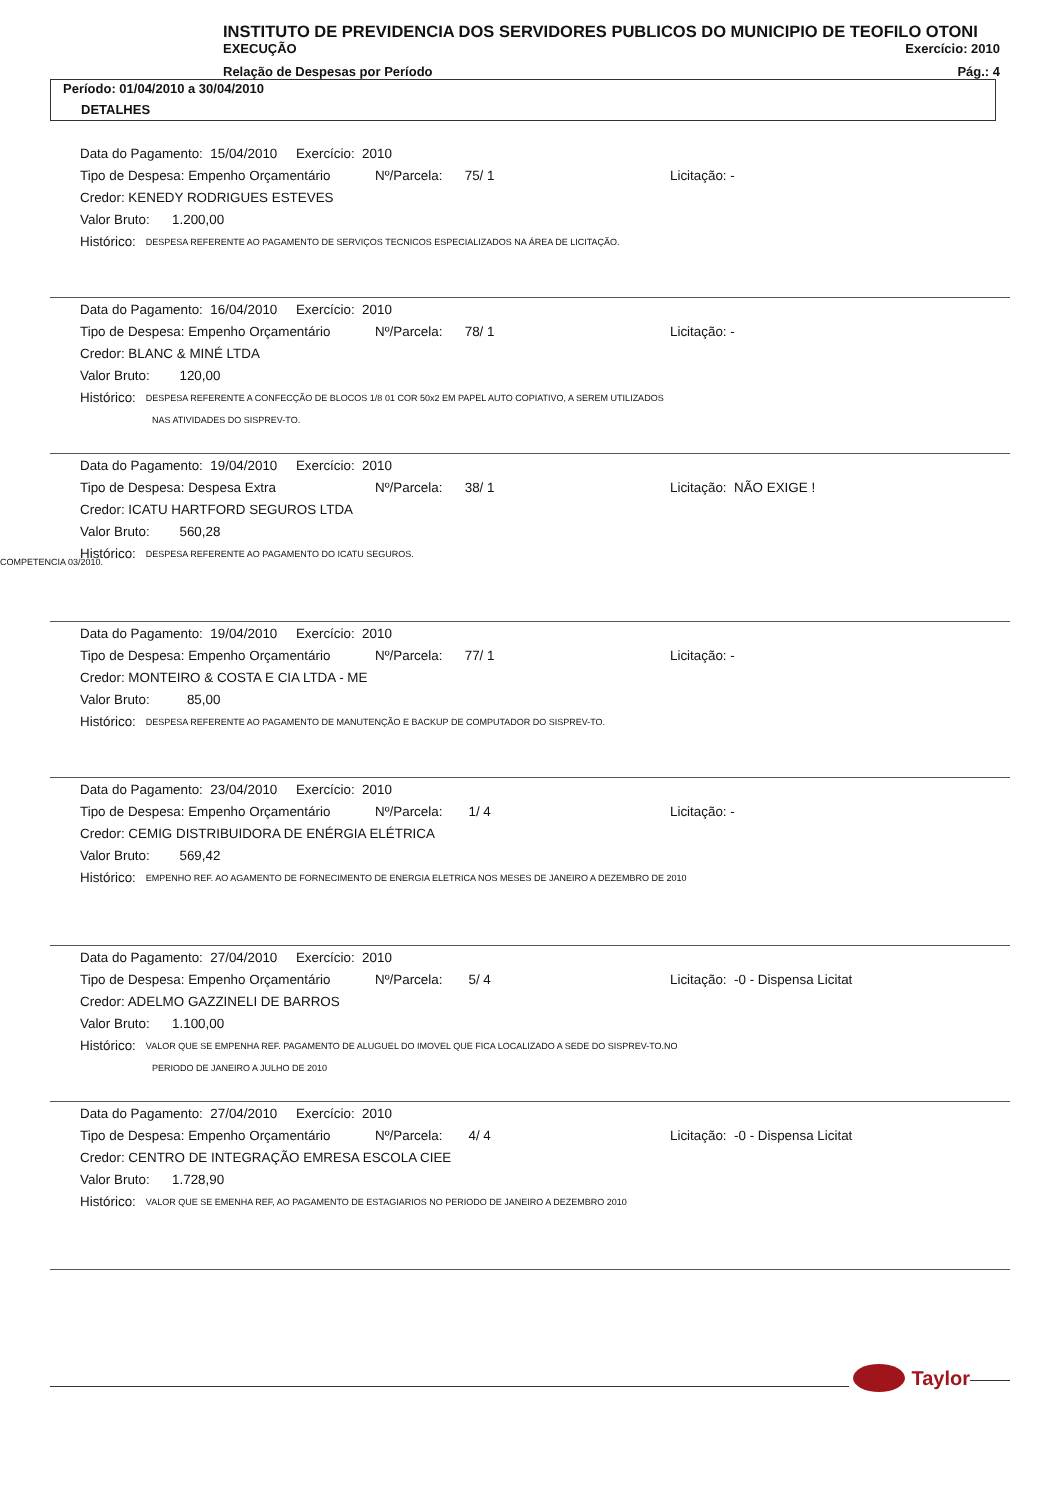INSTITUTO DE PREVIDENCIA DOS SERVIDORES PUBLICOS DO MUNICIPIO DE TEOFILO OTONI
EXECUÇÃO Exercício: 2010
Relação de Despesas por Período Pág.: 4
Período: 01/04/2010 a 30/04/2010
DETALHES
Data do Pagamento: 15/04/2010 Exercício: 2010
Tipo de Despesa: Empenho Orçamentário Nº/Parcela: 75/ 1 Licitação: -
Credor: KENEDY RODRIGUES ESTEVES
Valor Bruto: 1.200,00
Histórico: DESPESA REFERENTE AO PAGAMENTO DE SERVIÇOS TECNICOS ESPECIALIZADOS NA ÁREA DE LICITAÇÃO.
Data do Pagamento: 16/04/2010 Exercício: 2010
Tipo de Despesa: Empenho Orçamentário Nº/Parcela: 78/ 1 Licitação: -
Credor: BLANC & MINÉ LTDA
Valor Bruto: 120,00
Histórico: DESPESA REFERENTE A CONFECÇÃO DE BLOCOS 1/8 01 COR 50x2 EM PAPEL AUTO COPIATIVO, A SEREM UTILIZADOS
NAS ATIVIDADES DO SISPREV-TO.
Data do Pagamento: 19/04/2010 Exercício: 2010
Tipo de Despesa: Despesa Extra Nº/Parcela: 38/ 1 Licitação: NÃO EXIGE !
Credor: ICATU HARTFORD SEGUROS LTDA
Valor Bruto: 560,28
Histórico: DESPESA REFERENTE AO PAGAMENTO DO ICATU SEGUROS.
COMPETENCIA 03/2010.
Data do Pagamento: 19/04/2010 Exercício: 2010
Tipo de Despesa: Empenho Orçamentário Nº/Parcela: 77/ 1 Licitação: -
Credor: MONTEIRO & COSTA E CIA LTDA - ME
Valor Bruto: 85,00
Histórico: DESPESA REFERENTE AO PAGAMENTO DE MANUTENÇÃO E BACKUP DE COMPUTADOR DO SISPREV-TO.
Data do Pagamento: 23/04/2010 Exercício: 2010
Tipo de Despesa: Empenho Orçamentário Nº/Parcela: 1/ 4 Licitação: -
Credor: CEMIG DISTRIBUIDORA DE ENÉRGIA ELÉTRICA
Valor Bruto: 569,42
Histórico: EMPENHO REF. AO AGAMENTO DE FORNECIMENTO DE ENERGIA ELETRICA NOS MESES DE JANEIRO A DEZEMBRO DE 2010
Data do Pagamento: 27/04/2010 Exercício: 2010
Tipo de Despesa: Empenho Orçamentário Nº/Parcela: 5/ 4 Licitação: -0 - Dispensa Licitat
Credor: ADELMO GAZZINELI DE BARROS
Valor Bruto: 1.100,00
Histórico: VALOR QUE SE EMPENHA REF. PAGAMENTO DE ALUGUEL DO IMOVEL QUE FICA LOCALIZADO A SEDE DO SISPREV-TO.NO
PERIODO DE JANEIRO A JULHO DE 2010
Data do Pagamento: 27/04/2010 Exercício: 2010
Tipo de Despesa: Empenho Orçamentário Nº/Parcela: 4/ 4 Licitação: -0 - Dispensa Licitat
Credor: CENTRO DE INTEGRAÇÃO EMRESA ESCOLA CIEE
Valor Bruto: 1.728,90
Histórico: VALOR QUE SE EMENHA REF, AO PAGAMENTO DE ESTAGIARIOS NO PERIODO DE JANEIRO A DEZEMBRO 2010
Taylor